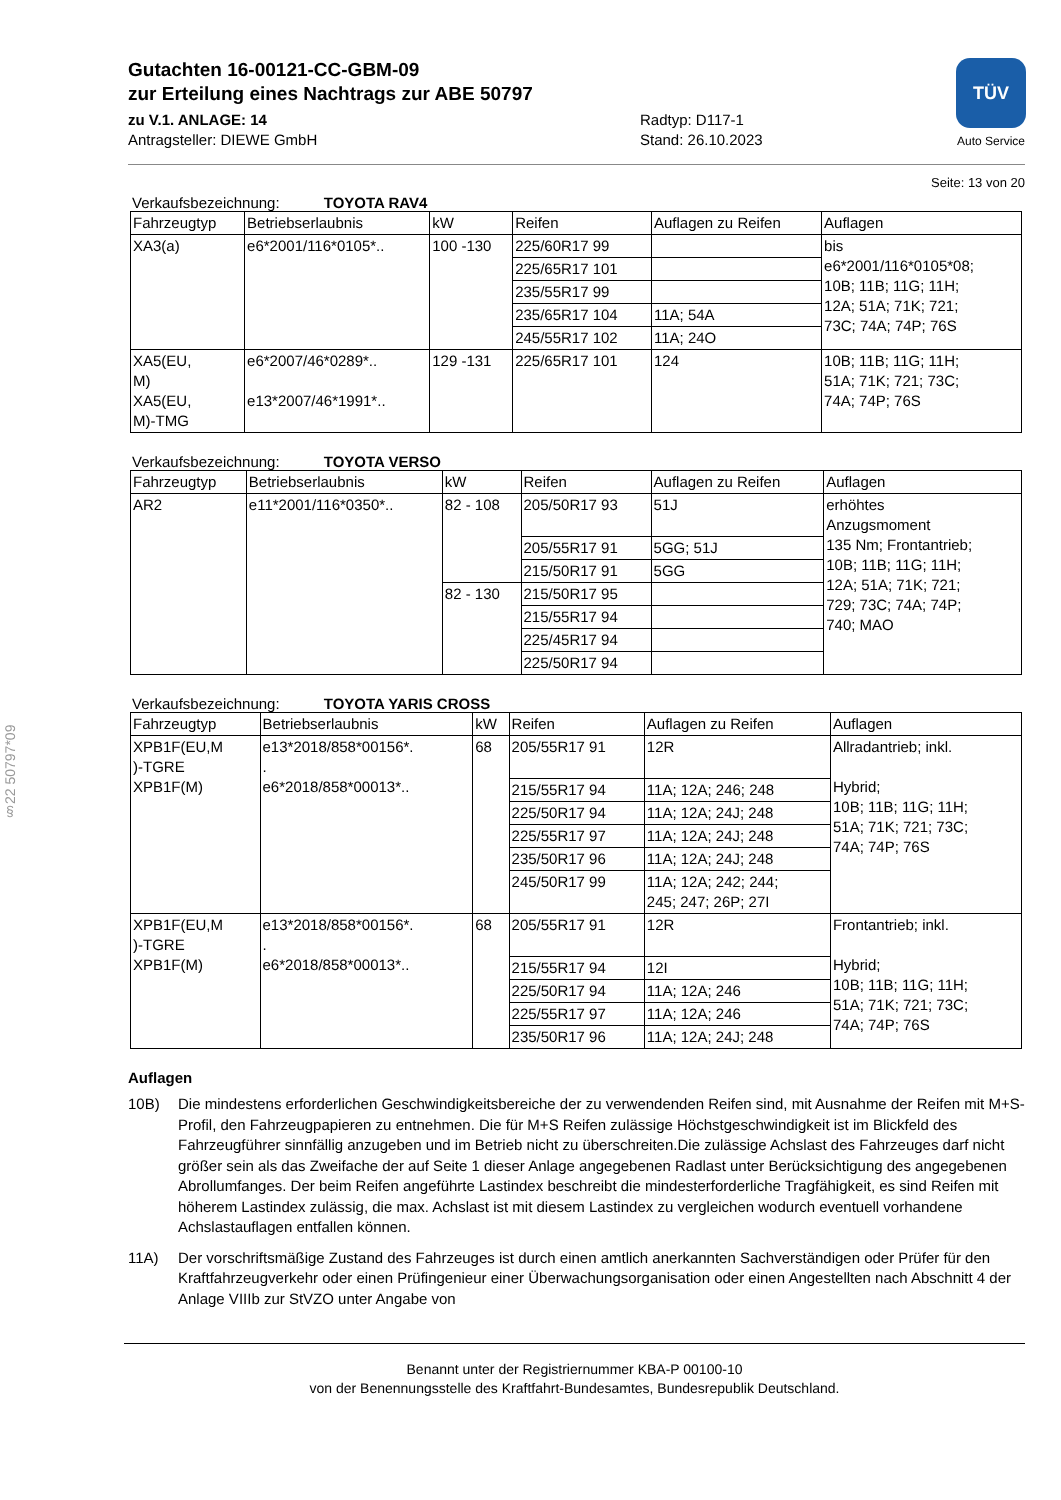§22 50797*09
TÜV
Auto Service
Gutachten 16-00121-CC-GBM-09
zur Erteilung eines Nachtrags zur ABE 50797
zu V.1. ANLAGE: 14
Antragsteller: DIEWE GmbH
Radtyp: D117-1
Stand: 26.10.2023
Seite: 13 von 20
Verkaufsbezeichnung: TOYOTA RAV4
| Fahrzeugtyp | Betriebserlaubnis | kW | Reifen | Auflagen zu Reifen | Auflagen |
| --- | --- | --- | --- | --- | --- |
| XA3(a) | e6*2001/116*0105*.. | 100 -130 | 225/60R17 99 | | bis e6*2001/116*0105*08; 10B; 11B; 11G; 11H; 12A; 51A; 71K; 721; 73C; 74A; 74P; 76S |
| | | | 225/65R17 101 | | |
| | | | 235/55R17 99 | | |
| | | | 235/65R17 104 | 11A; 54A | |
| | | | 245/55R17 102 | 11A; 24O | |
| XA5(EU, M) XA5(EU, M)-TMG | e6*2007/46*0289*.. e13*2007/46*1991*.. | 129 -131 | 225/65R17 101 | 124 | 10B; 11B; 11G; 11H; 51A; 71K; 721; 73C; 74A; 74P; 76S |
Verkaufsbezeichnung: TOYOTA VERSO
| Fahrzeugtyp | Betriebserlaubnis | kW | Reifen | Auflagen zu Reifen | Auflagen |
| --- | --- | --- | --- | --- | --- |
| AR2 | e11*2001/116*0350*.. | 82 - 108 | 205/50R17 93 | 51J | erhöhtes Anzugsmoment 135 Nm; Frontantrieb; 10B; 11B; 11G; 11H; 12A; 51A; 71K; 721; 729; 73C; 74A; 74P; 740; MAO |
| | | | 205/55R17 91 | 5GG; 51J | |
| | | | 215/50R17 91 | 5GG | |
| | | 82 - 130 | 215/50R17 95 | | |
| | | | 215/55R17 94 | | |
| | | | 225/45R17 94 | | |
| | | | 225/50R17 94 | | |
Verkaufsbezeichnung: TOYOTA YARIS CROSS
| Fahrzeugtyp | Betriebserlaubnis | kW | Reifen | Auflagen zu Reifen | Auflagen |
| --- | --- | --- | --- | --- | --- |
| XPB1F(EU,M )-TGRE XPB1F(M) | e13*2018/858*00156*. . e6*2018/858*00013*.. | 68 | 205/55R17 91 | 12R | Allradantrieb; inkl. Hybrid; 10B; 11B; 11G; 11H; 51A; 71K; 721; 73C; 74A; 74P; 76S |
| | | | 215/55R17 94 | 11A; 12A; 246; 248 | |
| | | | 225/50R17 94 | 11A; 12A; 24J; 248 | |
| | | | 225/55R17 97 | 11A; 12A; 24J; 248 | |
| | | | 235/50R17 96 | 11A; 12A; 24J; 248 | |
| | | | 245/50R17 99 | 11A; 12A; 242; 244; 245; 247; 26P; 27I | |
| XPB1F(EU,M )-TGRE XPB1F(M) | e13*2018/858*00156*. . e6*2018/858*00013*.. | 68 | 205/55R17 91 | 12R | Frontantrieb; inkl. Hybrid; 10B; 11B; 11G; 11H; 51A; 71K; 721; 73C; 74A; 74P; 76S |
| | | | 215/55R17 94 | 12I | |
| | | | 225/50R17 94 | 11A; 12A; 246 | |
| | | | 225/55R17 97 | 11A; 12A; 246 | |
| | | | 235/50R17 96 | 11A; 12A; 24J; 248 | |
Auflagen
10B) Die mindestens erforderlichen Geschwindigkeitsbereiche der zu verwendenden Reifen sind, mit Ausnahme der Reifen mit M+S-Profil, den Fahrzeugpapieren zu entnehmen. Die für M+S Reifen zulässige Höchstgeschwindigkeit ist im Blickfeld des Fahrzeugführer sinnfällig anzugeben und im Betrieb nicht zu überschreiten.Die zulässige Achslast des Fahrzeuges darf nicht größer sein als das Zweifache der auf Seite 1 dieser Anlage angegebenen Radlast unter Berücksichtigung des angegebenen Abrollumfanges. Der beim Reifen angeführte Lastindex beschreibt die mindesterforderliche Tragfähigkeit, es sind Reifen mit höherem Lastindex zulässig, die max. Achslast ist mit diesem Lastindex zu vergleichen wodurch eventuell vorhandene Achslastauflagen entfallen können.
11A) Der vorschriftsmäßige Zustand des Fahrzeuges ist durch einen amtlich anerkannten Sachverständigen oder Prüfer für den Kraftfahrzeugverkehr oder einen Prüfingenieur einer Überwachungsorganisation oder einen Angestellten nach Abschnitt 4 der Anlage VIIIb zur StVZO unter Angabe von
Benannt unter der Registriernummer KBA-P 00100-10
von der Benennungsstelle des Kraftfahrt-Bundesamtes, Bundesrepublik Deutschland.